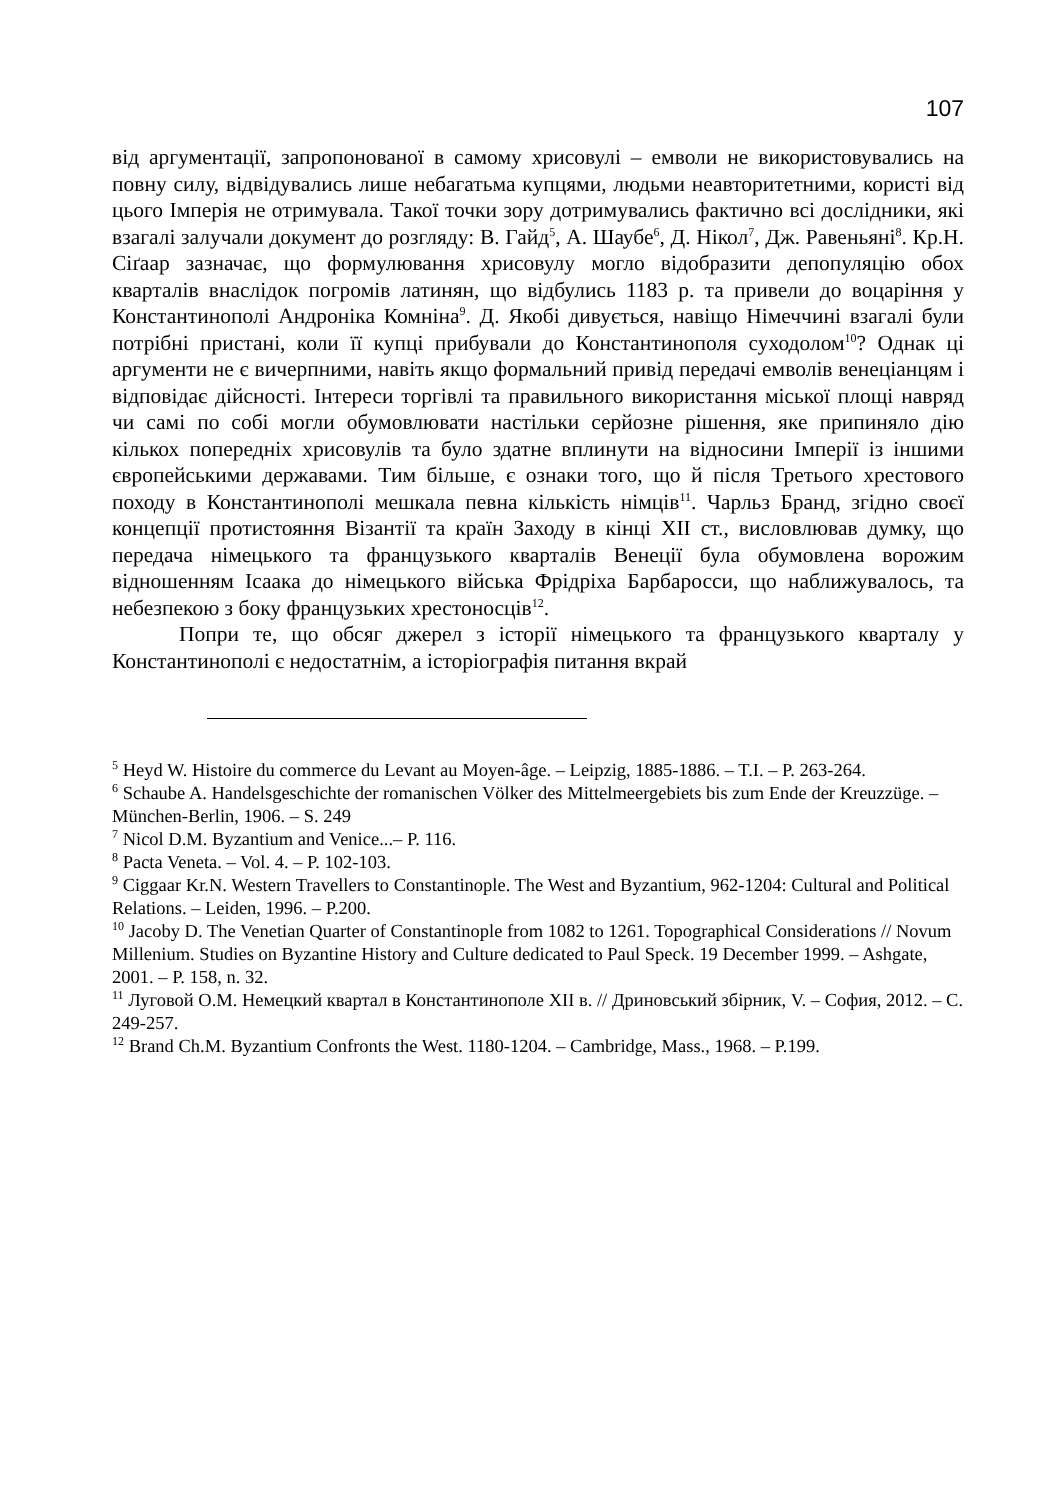107
від аргументації, запропонованої в самому хрисовулі – емволи не використовувались на повну силу, відвідувались лише небагатьма купцями, людьми неавторитетними, користі від цього Імперія не отримувала. Такої точки зору дотримувались фактично всі дослідники, які взагалі залучали документ до розгляду: В. Гайд<sup>5</sup>, А. Шаубе<sup>6</sup>, Д. Нікол<sup>7</sup>, Дж. Равеньяні<sup>8</sup>. Кр.Н. Сіґаар зазначає, що формулювання хрисовулу могло відобразити депопуляцію обох кварталів внаслідок погромів латинян, що відбулись 1183 р. та привели до воцаріння у Константинополі Андроніка Комніна<sup>9</sup>. Д. Якобі дивується, навіщо Німеччині взагалі були потрібні пристані, коли її купці прибували до Константинополя суходолом<sup>10</sup>? Однак ці аргументи не є вичерпними, навіть якщо формальний привід передачі емволів венеціанцям і відповідає дійсності. Інтереси торгівлі та правильного використання міської площі навряд чи самі по собі могли обумовлювати настільки серйозне рішення, яке припиняло дію кількох попередніх хрисовулів та було здатне вплинути на відносини Імперії із іншими європейськими державами. Тим більше, є ознаки того, що й після Третього хрестового походу в Константинополі мешкала певна кількість німців<sup>11</sup>. Чарльз Бранд, згідно своєї концепції протистояння Візантії та країн Заходу в кінці XII ст., висловлював думку, що передача німецького та французького кварталів Венеції була обумовлена ворожим відношенням Ісаака до німецького війська Фрідріха Барбаросси, що наближувалось, та небезпекою з боку французьких хрестоносців<sup>12</sup>.
Попри те, що обсяг джерел з історії німецького та французького кварталу у Константинополі є недостатнім, а історіографія питання вкрай
<sup>5</sup> Heyd W. Histoire du commerce du Levant au Moyen-âge. – Leipzig, 1885-1886. – T.I. – P. 263-264.
<sup>6</sup> Schaube A. Handelsgeschichte der romanischen Völker des Mittelmeergebiets bis zum Ende der Kreuzzüge. – München-Berlin, 1906. – S. 249
<sup>7</sup> Nicol D.M. Byzantium and Venice...– P. 116.
<sup>8</sup> Pacta Veneta. – Vol. 4. – P. 102-103.
<sup>9</sup> Ciggaar Kr.N. Western Travellers to Constantinople. The West and Byzantium, 962-1204: Cultural and Political Relations. – Leiden, 1996. – P.200.
<sup>10</sup> Jacoby D. The Venetian Quarter of Constantinople from 1082 to 1261. Topographical Considerations // Novum Millenium. Studies on Byzantine History and Culture dedicated to Paul Speck. 19 December 1999. – Ashgate, 2001. – P. 158, n. 32.
<sup>11</sup> Луговой О.М. Немецкий квартал в Константинополе XII в. // Дриновський збірник, V. – София, 2012. – С. 249-257.
<sup>12</sup> Brand Ch.M. Byzantium Confronts the West. 1180-1204. – Cambridge, Mass., 1968. – P.199.